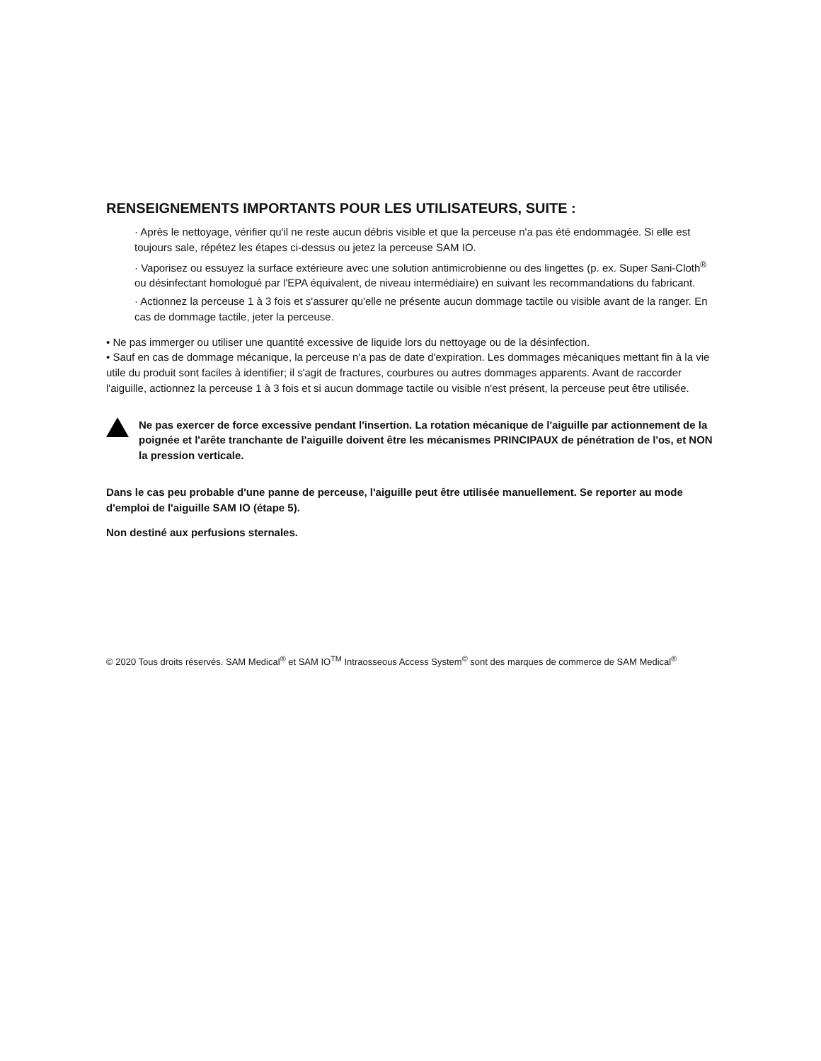RENSEIGNEMENTS IMPORTANTS POUR LES UTILISATEURS, SUITE :
· Après le nettoyage, vérifier qu'il ne reste aucun débris visible et que la perceuse n'a pas été endommagée. Si elle est toujours sale, répétez les étapes ci-dessus ou jetez la perceuse SAM IO.
· Vaporisez ou essuyez la surface extérieure avec une solution antimicrobienne ou des lingettes (p. ex. Super Sani-Cloth<sup>®</sup> ou désinfectant homologué par l'EPA équivalent, de niveau intermédiaire) en suivant les recommandations du fabricant.
· Actionnez la perceuse 1 à 3 fois et s'assurer qu'elle ne présente aucun dommage tactile ou visible avant de la ranger. En cas de dommage tactile, jeter la perceuse.
• Ne pas immerger ou utiliser une quantité excessive de liquide lors du nettoyage ou de la désinfection.
• Sauf en cas de dommage mécanique, la perceuse n'a pas de date d'expiration. Les dommages mécaniques mettant fin à la vie utile du produit sont faciles à identifier; il s'agit de fractures, courbures ou autres dommages apparents. Avant de raccorder l'aiguille, actionnez la perceuse 1 à 3 fois et si aucun dommage tactile ou visible n'est présent, la perceuse peut être utilisée.
Ne pas exercer de force excessive pendant l'insertion. La rotation mécanique de l'aiguille par actionnement de la poignée et l'arête tranchante de l'aiguille doivent être les mécanismes PRINCIPAUX de pénétration de l'os, et NON la pression verticale.
Dans le cas peu probable d'une panne de perceuse, l'aiguille peut être utilisée manuellement. Se reporter au mode d'emploi de l'aiguille SAM IO (étape 5).
Non destiné aux perfusions sternales.
© 2020 Tous droits réservés. SAM Medical<sup>®</sup> et SAM IO<sup>TM</sup> Intraosseous Access System<sup>©</sup> sont des marques de commerce de SAM Medical<sup>®</sup>